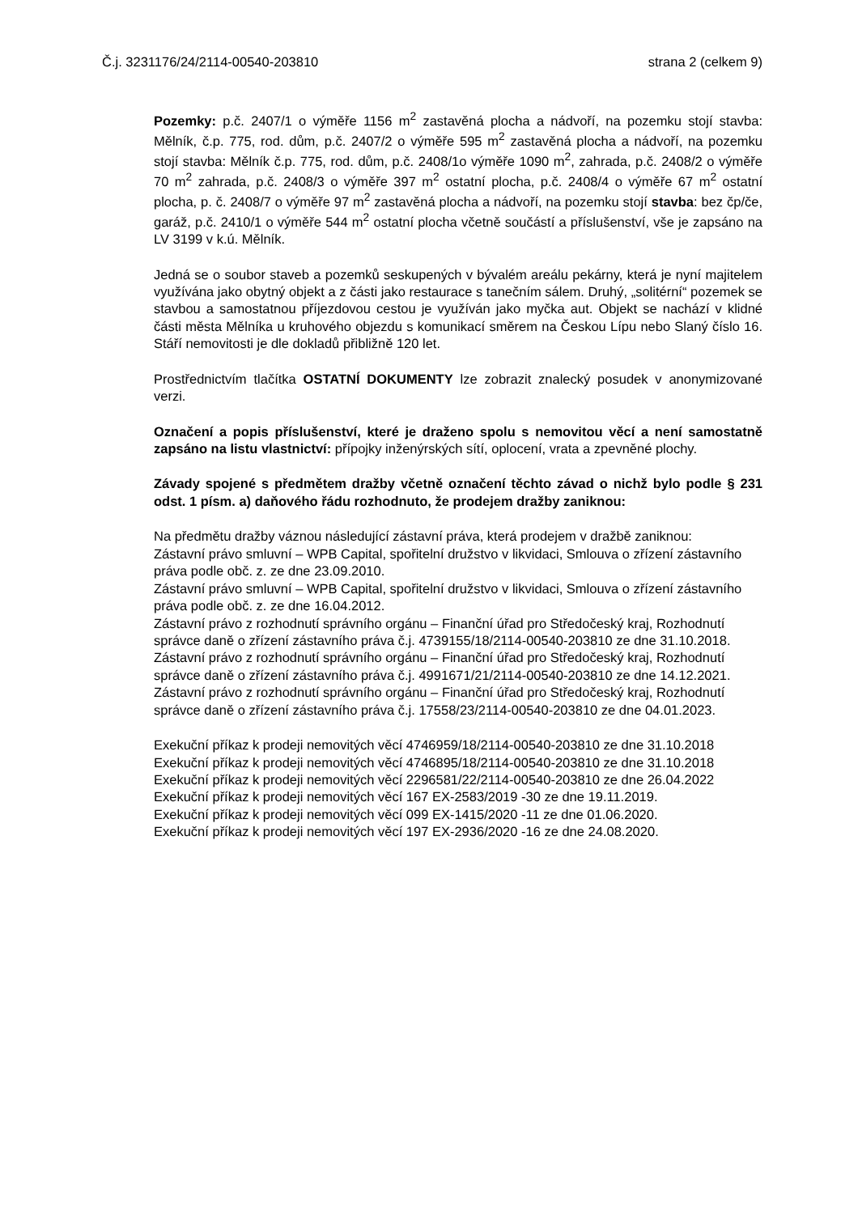Č.j. 3231176/24/2114-00540-203810 strana 2 (celkem 9)
Pozemky: p.č. 2407/1 o výměře 1156 m<sup>2</sup> zastavěná plocha a nádvoří, na pozemku stojí stavba: Mělník, č.p. 775, rod. dům, p.č. 2407/2 o výměře 595 m<sup>2</sup> zastavěná plocha a nádvoří, na pozemku stojí stavba: Mělník č.p. 775, rod. dům, p.č. 2408/1o výměře 1090 m<sup>2</sup>, zahrada, p.č. 2408/2 o výměře 70 m<sup>2</sup> zahrada, p.č. 2408/3 o výměře 397 m<sup>2</sup> ostatní plocha, p.č. 2408/4 o výměře 67 m<sup>2</sup> ostatní plocha, p. č. 2408/7 o výměře 97 m<sup>2</sup> zastavěná plocha a nádvoří, na pozemku stojí stavba: bez čp/če, garáž, p.č. 2410/1 o výměře 544 m<sup>2</sup> ostatní plocha včetně součástí a příslušenství, vše je zapsáno na LV 3199 v k.ú. Mělník.
Jedná se o soubor staveb a pozemků seskupených v bývalém areálu pekárny, která je nyní majitelem využívána jako obytný objekt a z části jako restaurace s tanečním sálem. Druhý, „solitérní“ pozemek se stavbou a samostatnou příjezdovou cestou je využíván jako myčka aut. Objekt se nachází v klidné části města Mělníka u kruhového objezdu s komunikací směrem na Českou Lípu nebo Slaný číslo 16. Stáří nemovitosti je dle dokladů přibližně 120 let.
Prostřednictvím tlačítka OSTATNÍ DOKUMENTY lze zobrazit znalecký posudek v anonymizované verzi.
Označení a popis příslušenství, které je draženo spolu s nemovitou věcí a není samostatně zapsáno na listu vlastnictví: přípojky inženýrských sítí, oplocení, vrata a zpevněné plochy.
Závady spojené s předmětem dražby včetně označení těchto závad o nichž bylo podle § 231 odst. 1 písm. a) daňového řádu rozhodnuto, že prodejem dražby zaniknou:
Na předmětu dražby váznou následující zástavní práva, která prodejem v dražbě zaniknou:
Zástavní právo smluvní – WPB Capital, spořitelní družstvo v likvidaci, Smlouva o zřízení zástavního práva podle obč. z. ze dne 23.09.2010.
Zástavní právo smluvní – WPB Capital, spořitelní družstvo v likvidaci, Smlouva o zřízení zástavního práva podle obč. z. ze dne 16.04.2012.
Zástavní právo z rozhodnutí správního orgánu – Finanční úřad pro Středočeský kraj, Rozhodnutí správce daně o zřízení zástavního práva č.j. 4739155/18/2114-00540-203810 ze dne 31.10.2018.
Zástavní právo z rozhodnutí správního orgánu – Finanční úřad pro Středočeský kraj, Rozhodnutí správce daně o zřízení zástavního práva č.j. 4991671/21/2114-00540-203810 ze dne 14.12.2021.
Zástavní právo z rozhodnutí správního orgánu – Finanční úřad pro Středočeský kraj, Rozhodnutí správce daně o zřízení zástavního práva č.j. 17558/23/2114-00540-203810 ze dne 04.01.2023.
Exekuční příkaz k prodeji nemovitých věcí 4746959/18/2114-00540-203810 ze dne 31.10.2018
Exekuční příkaz k prodeji nemovitých věcí 4746895/18/2114-00540-203810 ze dne 31.10.2018
Exekuční příkaz k prodeji nemovitých věcí 2296581/22/2114-00540-203810 ze dne 26.04.2022
Exekuční příkaz k prodeji nemovitých věcí 167 EX-2583/2019 -30 ze dne 19.11.2019.
Exekuční příkaz k prodeji nemovitých věcí 099 EX-1415/2020 -11 ze dne 01.06.2020.
Exekuční příkaz k prodeji nemovitých věcí 197 EX-2936/2020 -16 ze dne 24.08.2020.